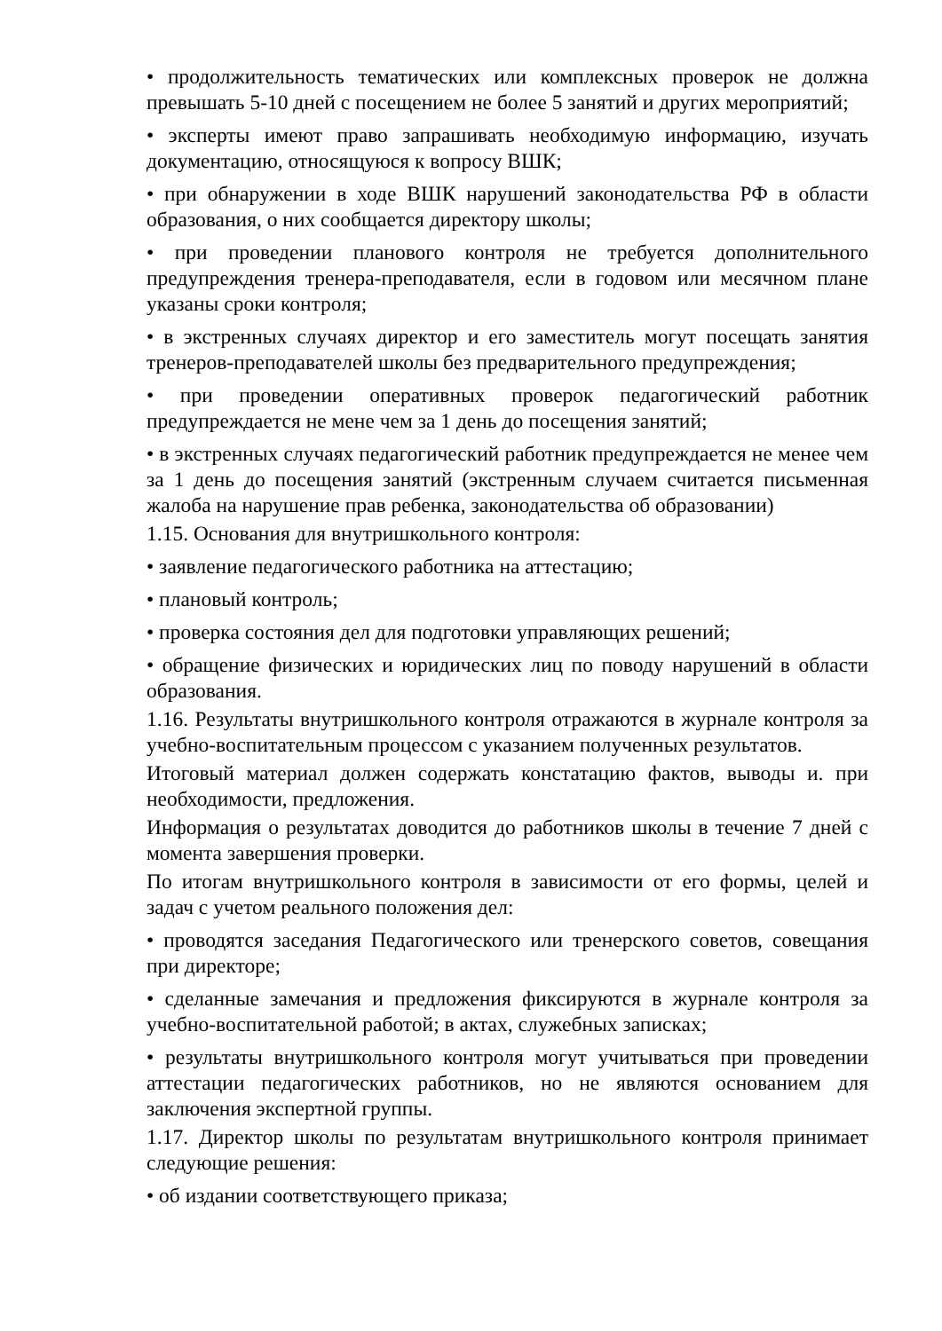• продолжительность тематических или комплексных проверок не должна превышать 5-10 дней с посещением не более 5 занятий и других мероприятий;
• эксперты имеют право запрашивать необходимую информацию, изучать документацию, относящуюся к вопросу ВШК;
• при обнаружении в ходе ВШК нарушений законодательства РФ в области образования, о них сообщается директору школы;
• при проведении планового контроля не требуется дополнительного предупреждения тренера-преподавателя, если в годовом или месячном плане указаны сроки контроля;
• в экстренных случаях директор и его заместитель могут посещать занятия тренеров-преподавателей школы без предварительного предупреждения;
• при проведении оперативных проверок педагогический работник предупреждается не мене чем за 1 день до посещения занятий;
• в экстренных случаях педагогический работник предупреждается не менее чем за 1 день до посещения занятий (экстренным случаем считается письменная жалоба на нарушение прав ребенка, законодательства об образовании)
1.15. Основания для внутришкольного контроля:
• заявление педагогического работника на аттестацию;
• плановый контроль;
• проверка состояния дел для подготовки управляющих решений;
• обращение физических и юридических лиц по поводу нарушений в области образования.
1.16. Результаты внутришкольного контроля отражаются в журнале контроля за учебно-воспитательным процессом с указанием полученных результатов.
Итоговый материал должен содержать констатацию фактов, выводы и. при необходимости, предложения.
Информация о результатах доводится до работников школы в течение 7 дней с момента завершения проверки.
По итогам внутришкольного контроля в зависимости от его формы, целей и задач с учетом реального положения дел:
• проводятся заседания Педагогического или тренерского советов, совещания при директоре;
• сделанные замечания и предложения фиксируются в журнале контроля за учебно-воспитательной работой; в актах, служебных записках;
• результаты внутришкольного контроля могут учитываться при проведении аттестации педагогических работников, но не являются основанием для заключения экспертной группы.
1.17. Директор школы по результатам внутришкольного контроля принимает следующие решения:
• об издании соответствующего приказа;